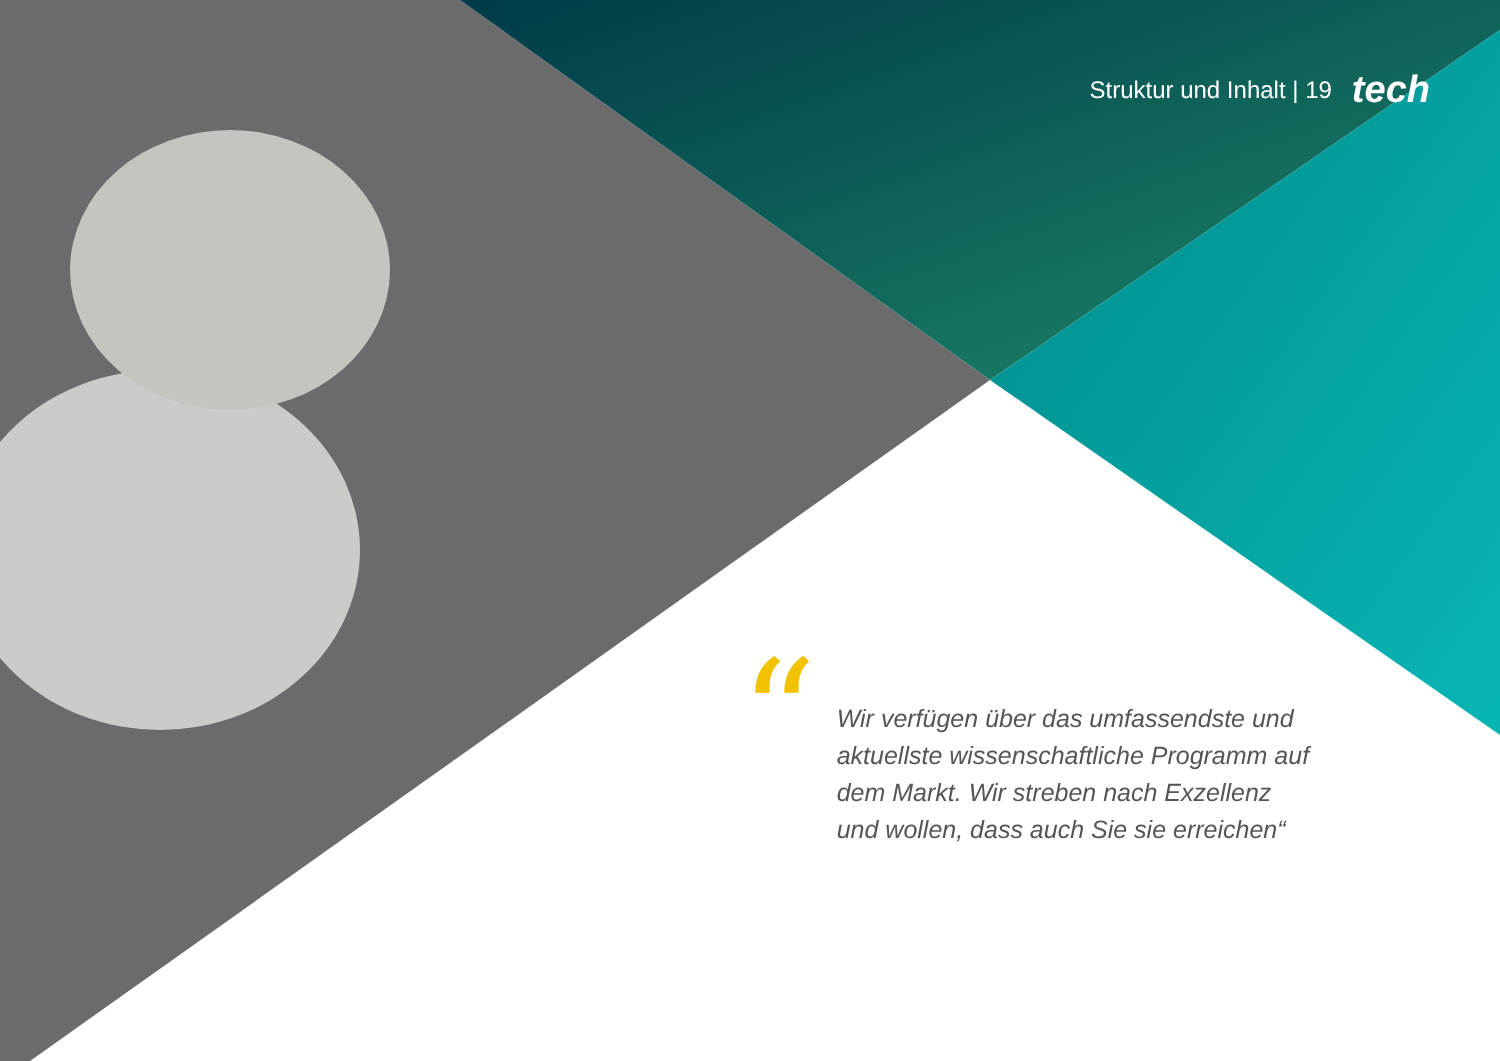Struktur und Inhalt | 19 tech
“
Wir verfügen über das umfassendste und aktuellste wissenschaftliche Programm auf dem Markt. Wir streben nach Exzellenz und wollen, dass auch Sie sie erreichen“